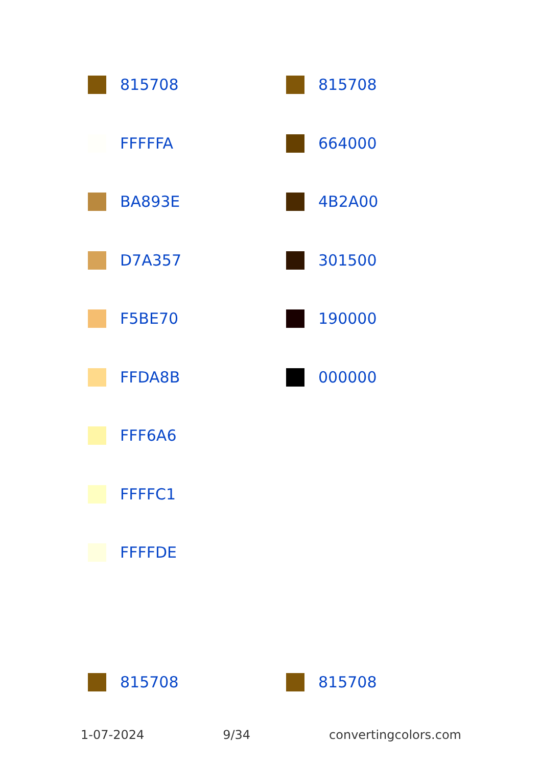815708
FFFFFA
BA893E
D7A357
F5BE70
FFDA8B
FFF6A6
FFFFC1
FFFFDE
815708
664000
4B2A00
301500
190000
000000
815708 815708
1-07-2024 9/34 convertingcolors.com